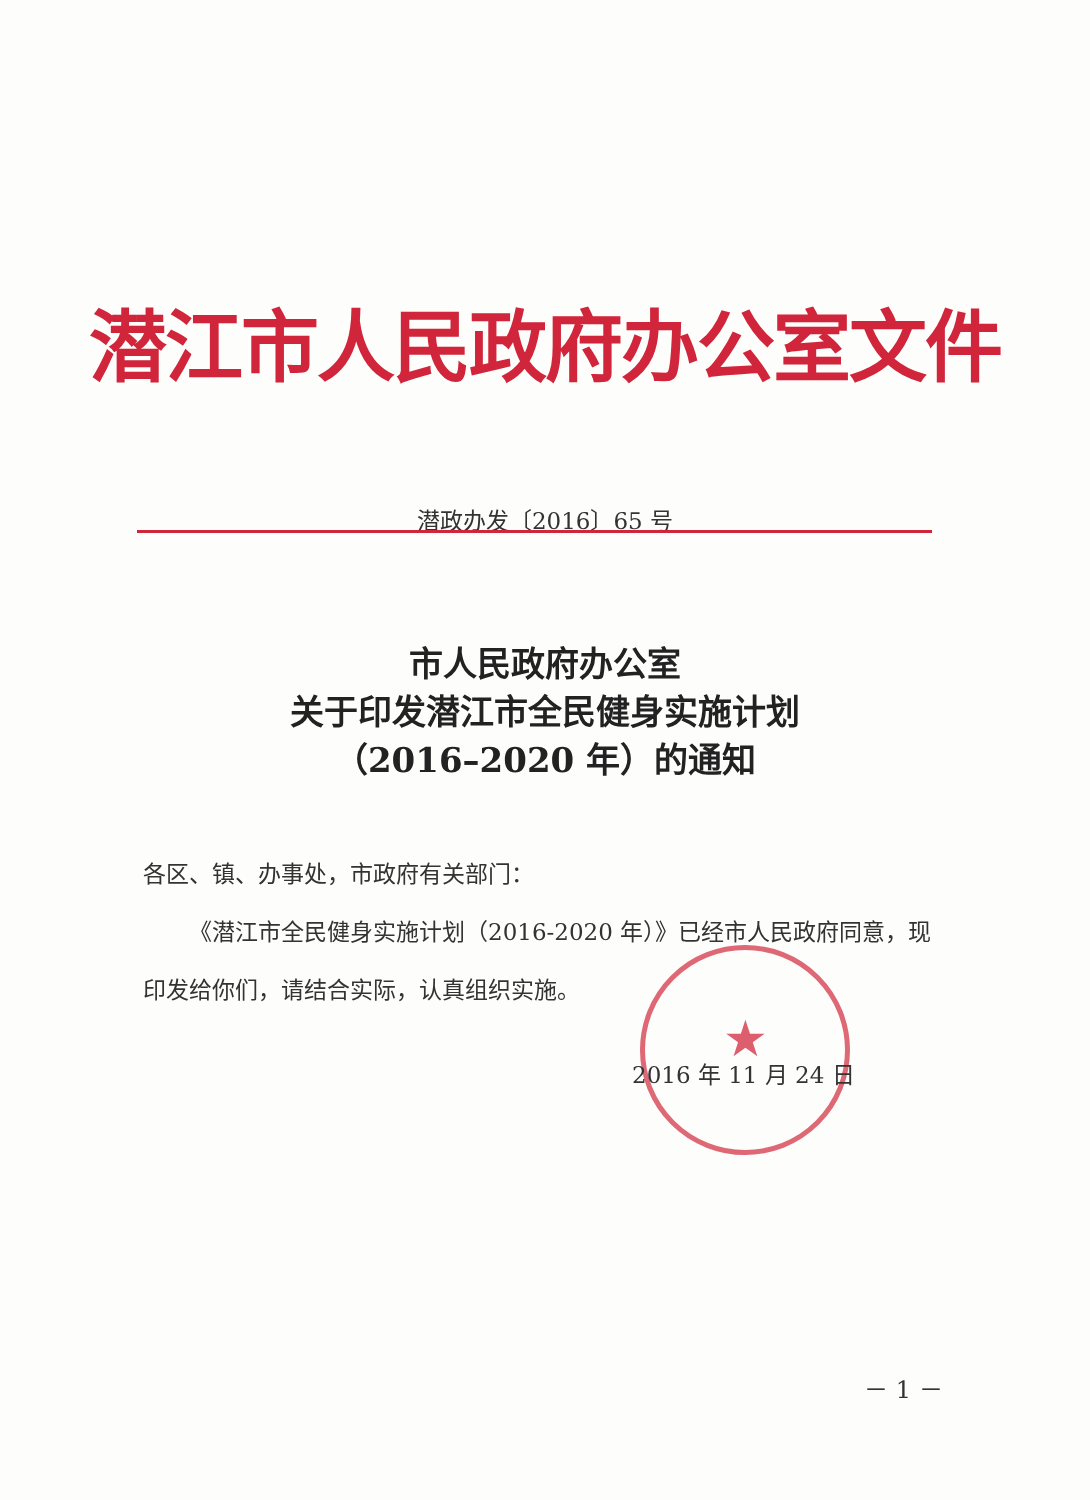潜江市人民政府办公室文件
潜政办发〔2016〕65 号
市人民政府办公室
关于印发潜江市全民健身实施计划
（2016–2020 年）的通知
各区、镇、办事处，市政府有关部门：
  《潜江市全民健身实施计划（2016-2020 年）》已经市人民政府同意，现印发给你们，请结合实际，认真组织实施。
★
2016 年 11 月 24 日
－ 1 －